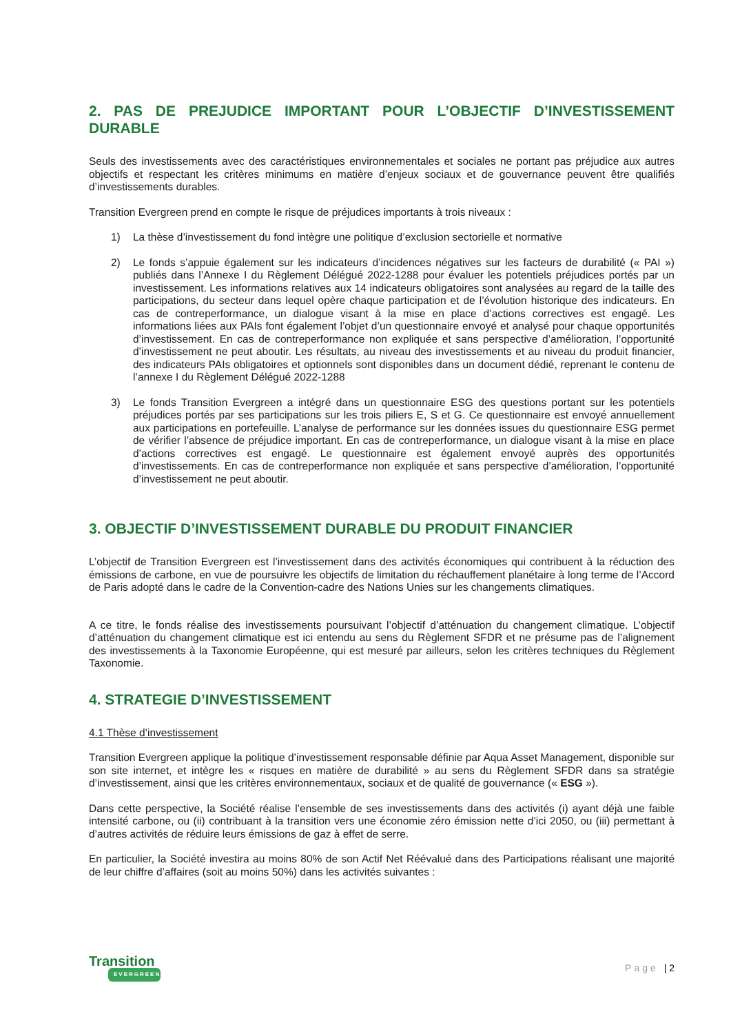2. PAS DE PREJUDICE IMPORTANT POUR L’OBJECTIF D’INVESTISSEMENT DURABLE
Seuls des investissements avec des caractéristiques environnementales et sociales ne portant pas préjudice aux autres objectifs et respectant les critères minimums en matière d’enjeux sociaux et de gouvernance peuvent être qualifiés d’investissements durables.
Transition Evergreen prend en compte le risque de préjudices importants à trois niveaux :
1) La thèse d’investissement du fond intègre une politique d’exclusion sectorielle et normative
2) Le fonds s’appuie également sur les indicateurs d’incidences négatives sur les facteurs de durabilité (« PAI ») publiés dans l’Annexe I du Règlement Délégué 2022-1288 pour évaluer les potentiels préjudices portés par un investissement. Les informations relatives aux 14 indicateurs obligatoires sont analysées au regard de la taille des participations, du secteur dans lequel opère chaque participation et de l’évolution historique des indicateurs. En cas de contreperformance, un dialogue visant à la mise en place d’actions correctives est engagé. Les informations liées aux PAIs font également l’objet d’un questionnaire envoyé et analysé pour chaque opportunités d’investissement. En cas de contreperformance non expliquée et sans perspective d’amélioration, l’opportunité d’investissement ne peut aboutir. Les résultats, au niveau des investissements et au niveau du produit financier, des indicateurs PAIs obligatoires et optionnels sont disponibles dans un document dédié, reprenant le contenu de l’annexe I du Règlement Délégué 2022-1288
3) Le fonds Transition Evergreen a intégré dans un questionnaire ESG des questions portant sur les potentiels préjudices portés par ses participations sur les trois piliers E, S et G. Ce questionnaire est envoyé annuellement aux participations en portefeuille. L’analyse de performance sur les données issues du questionnaire ESG permet de vérifier l’absence de préjudice important. En cas de contreperformance, un dialogue visant à la mise en place d’actions correctives est engagé. Le questionnaire est également envoyé auprès des opportunités d’investissements. En cas de contreperformance non expliquée et sans perspective d’amélioration, l’opportunité d’investissement ne peut aboutir.
3. OBJECTIF D’INVESTISSEMENT DURABLE DU PRODUIT FINANCIER
L’objectif de Transition Evergreen est l’investissement dans des activités économiques qui contribuent à la réduction des émissions de carbone, en vue de poursuivre les objectifs de limitation du réchauffement planétaire à long terme de l’Accord de Paris adopté dans le cadre de la Convention-cadre des Nations Unies sur les changements climatiques.
A ce titre, le fonds réalise des investissements poursuivant l’objectif d’atténuation du changement climatique. L’objectif d’atténuation du changement climatique est ici entendu au sens du Règlement SFDR et ne présume pas de l’alignement des investissements à la Taxonomie Européenne, qui est mesuré par ailleurs, selon les critères techniques du Règlement Taxonomie.
4. STRATEGIE D’INVESTISSEMENT
4.1 Thèse d’investissement
Transition Evergreen applique la politique d’investissement responsable définie par Aqua Asset Management, disponible sur son site internet, et intègre les « risques en matière de durabilité » au sens du Règlement SFDR dans sa stratégie d’investissement, ainsi que les critères environnementaux, sociaux et de qualité de gouvernance (« ESG »).
Dans cette perspective, la Société réalise l’ensemble de ses investissements dans des activités (i) ayant déjà une faible intensité carbone, ou (ii) contribuant à la transition vers une économie zéro émission nette d’ici 2050, ou (iii) permettant à d’autres activités de réduire leurs émissions de gaz à effet de serre.
En particulier, la Société investira au moins 80% de son Actif Net Réévalué dans des Participations réalisant une majorité de leur chiffre d’affaires (soit au moins 50%) dans les activités suivantes :
Transition
EVERGREEN
Page | 2